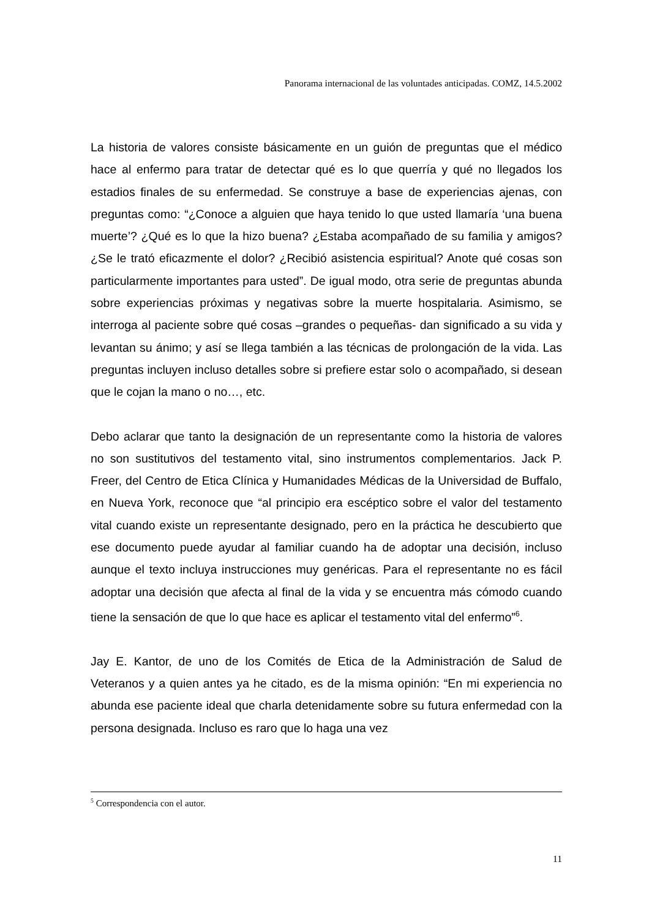Panorama internacional de las voluntades anticipadas. COMZ, 14.5.2002
La historia de valores consiste básicamente en un guión de preguntas que el médico hace al enfermo para tratar de detectar qué es lo que querría y qué no llegados los estadios finales de su enfermedad. Se construye a base de experiencias ajenas, con preguntas como: “¿Conoce a alguien que haya tenido lo que usted llamaría ‘una buena muerte’? ¿Qué es lo que la hizo buena? ¿Estaba acompañado de su familia y amigos? ¿Se le trató eficazmente el dolor? ¿Recibió asistencia espiritual? Anote qué cosas son particularmente importantes para usted”. De igual modo, otra serie de preguntas abunda sobre experiencias próximas y negativas sobre la muerte hospitalaria. Asimismo, se interroga al paciente sobre qué cosas –grandes o pequeñas- dan significado a su vida y levantan su ánimo; y así se llega también a las técnicas de prolongación de la vida. Las preguntas incluyen incluso detalles sobre si prefiere estar solo o acompañado, si desean que le cojan la mano o no…, etc.
Debo aclarar que tanto la designación de un representante como la historia de valores no son sustitutivos del testamento vital, sino instrumentos complementarios. Jack P. Freer, del Centro de Etica Clínica y Humanidades Médicas de la Universidad de Buffalo, en Nueva York, reconoce que “al principio era escéptico sobre el valor del testamento vital cuando existe un representante designado, pero en la práctica he descubierto que ese documento puede ayudar al familiar cuando ha de adoptar una decisión, incluso aunque el texto incluya instrucciones muy genéricas. Para el representante no es fácil adoptar una decisión que afecta al final de la vida y se encuentra más cómodo cuando tiene la sensación de que lo que hace es aplicar el testamento vital del enfermo”<sup>6</sup>.
Jay E. Kantor, de uno de los Comités de Etica de la Administración de Salud de Veteranos y a quien antes ya he citado, es de la misma opinión: “En mi experiencia no abunda ese paciente ideal que charla detenidamente sobre su futura enfermedad con la persona designada. Incluso es raro que lo haga una vez
<sup>5</sup> Correspondencia con el autor.
11